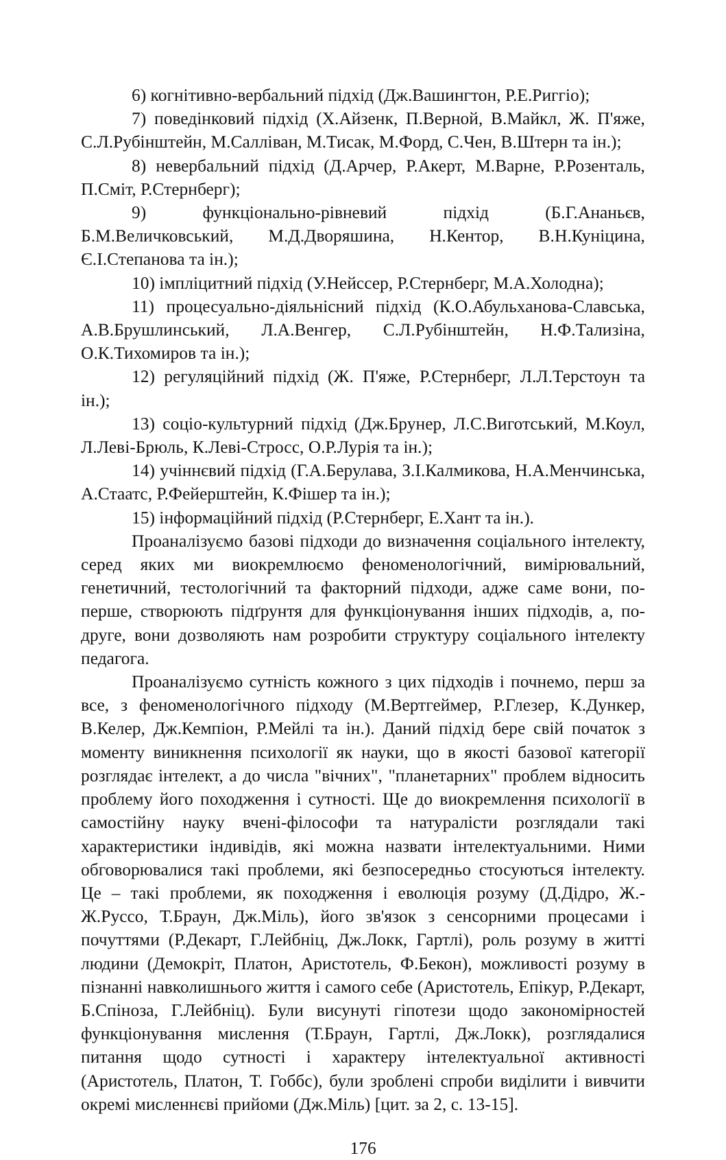6) когнітивно-вербальний підхід (Дж.Вашингтон, Р.Е.Риггіо);
7) поведінковий підхід (Х.Айзенк, П.Верной, В.Майкл, Ж. П'яже, С.Л.Рубінштейн, М.Салліван, М.Тисак, М.Форд, С.Чен, В.Штерн та ін.);
8) невербальний підхід (Д.Арчер, Р.Акерт, М.Варне, Р.Розенталь, П.Сміт, Р.Стернберг);
9) функціонально-рівневий підхід (Б.Г.Ананьєв, Б.М.Величковський, М.Д.Дворяшина, Н.Кентор, В.Н.Куніцина, Є.І.Степанова та ін.);
10) імпліцитний підхід (У.Нейссер, Р.Стернберг, М.А.Холодна);
11) процесуально-діяльнісний підхід (К.О.Абульханова-Славська, А.В.Брушлинський, Л.А.Венгер, С.Л.Рубінштейн, Н.Ф.Тализіна, О.К.Тихомиров та ін.);
12) регуляційний підхід (Ж. П'яже, Р.Стернберг, Л.Л.Терстоун та ін.);
13) соціо-культурний підхід (Дж.Брунер, Л.С.Виготський, М.Коул, Л.Леві-Брюль, К.Леві-Стросс, О.Р.Лурія та ін.);
14) учіннєвий підхід (Г.А.Берулава, З.І.Калмикова, Н.А.Менчинська, А.Стаатс, Р.Фейерштейн, К.Фішер та ін.);
15) інформаційний підхід (Р.Стернберг, Е.Хант та ін.).
Проаналізуємо базові підходи до визначення соціального інтелекту, серед яких ми виокремлюємо феноменологічний, вимірювальний, генетичний, тестологічний та факторний підходи, адже саме вони, по-перше, створюють підґрунтя для функціонування інших підходів, а, по-друге, вони дозволяють нам розробити структуру соціального інтелекту педагога.
Проаналізуємо сутність кожного з цих підходів і почнемо, перш за все, з феноменологічного підходу (М.Вертгеймер, Р.Глезер, К.Дункер, В.Келер, Дж.Кемпіон, Р.Мейлі та ін.). Даний підхід бере свій початок з моменту виникнення психології як науки, що в якості базової категорії розглядає інтелект, а до числа "вічних", "планетарних" проблем відносить проблему його походження і сутності. Ще до виокремлення психології в самостійну науку вчені-філософи та натуралісти розглядали такі характеристики індивідів, які можна назвати інтелектуальними. Ними обговорювалися такі проблеми, які безпосередньо стосуються інтелекту. Це – такі проблеми, як походження і еволюція розуму (Д.Дідро, Ж.-Ж.Руссо, Т.Браун, Дж.Міль), його зв'язок з сенсорними процесами і почуттями (Р.Декарт, Г.Лейбніц, Дж.Локк, Гартлі), роль розуму в житті людини (Демокріт, Платон, Аристотель, Ф.Бекон), можливості розуму в пізнанні навколишнього життя і самого себе (Аристотель, Епікур, Р.Декарт, Б.Спіноза, Г.Лейбніц). Були висунуті гіпотези щодо закономірностей функціонування мислення (Т.Браун, Гартлі, Дж.Локк), розглядалися питання щодо сутності і характеру інтелектуальної активності (Аристотель, Платон, Т. Гоббс), були зроблені спроби виділити і вивчити окремі мисленнєві прийоми (Дж.Міль) [цит. за 2, с. 13-15].
176